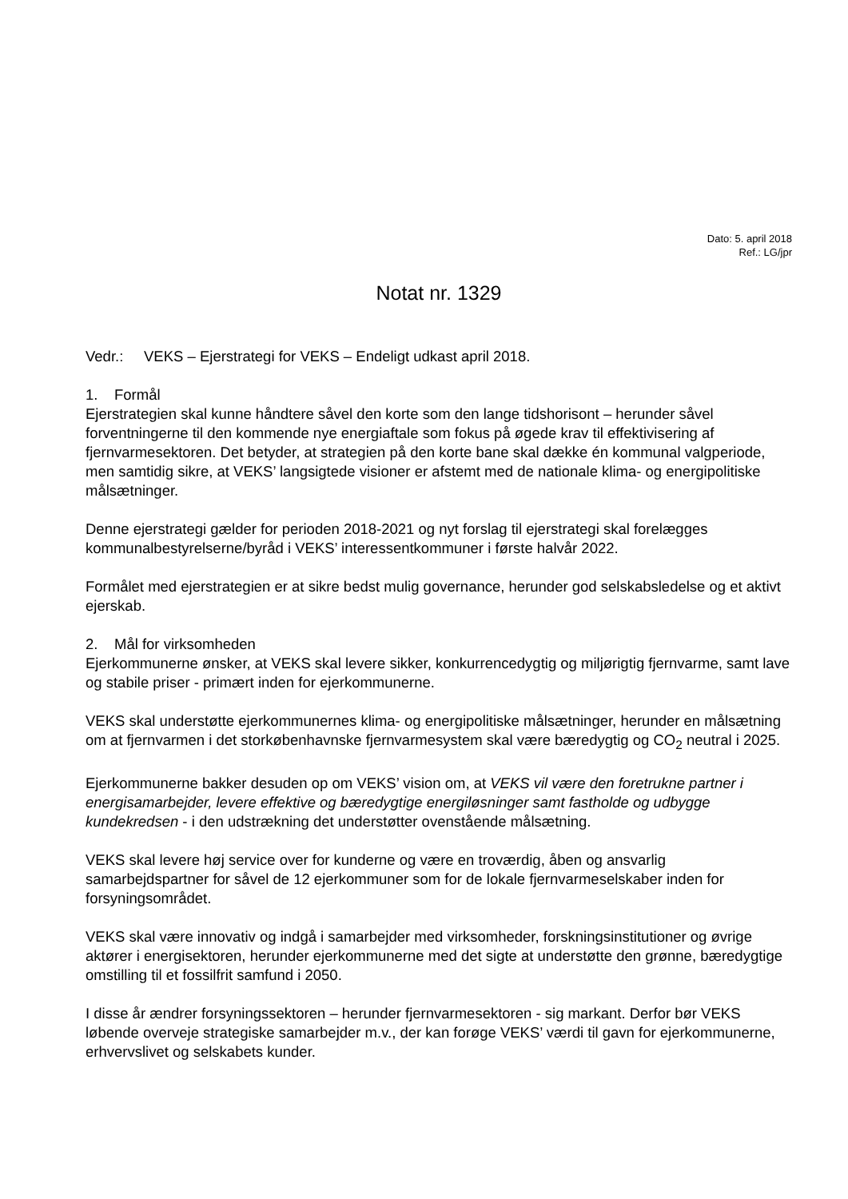Dato: 5. april 2018
Ref.: LG/jpr
Notat nr. 1329
Vedr.: VEKS – Ejerstrategi for VEKS – Endeligt udkast april 2018.
1. Formål
Ejerstrategien skal kunne håndtere såvel den korte som den lange tidshorisont – herunder såvel forventningerne til den kommende nye energiaftale som fokus på øgede krav til effektivisering af fjernvarmesektoren. Det betyder, at strategien på den korte bane skal dække én kommunal valgperiode, men samtidig sikre, at VEKS’ langsigtede visioner er afstemt med de nationale klima- og energipolitiske målsætninger.
Denne ejerstrategi gælder for perioden 2018-2021 og nyt forslag til ejerstrategi skal forelægges kommunalbestyrelserne/byråd i VEKS’ interessentkommuner i første halvår 2022.
Formålet med ejerstrategien er at sikre bedst mulig governance, herunder god selskabsledelse og et aktivt ejerskab.
2. Mål for virksomheden
Ejerkommunerne ønsker, at VEKS skal levere sikker, konkurrencedygtig og miljørigtig fjernvarme, samt lave og stabile priser - primært inden for ejerkommunerne.
VEKS skal understøtte ejerkommunernes klima- og energipolitiske målsætninger, herunder en målsætning om at fjernvarmen i det storkøbenhavnske fjernvarmesystem skal være bæredygtig og CO<sub>2</sub> neutral i 2025.
Ejerkommunerne bakker desuden op om VEKS’ vision om, at VEKS vil være den foretrukne partner i energisamarbejder, levere effektive og bæredygtige energiløsninger samt fastholde og udbygge kundekredsen - i den udstrækning det understøtter ovenstående målsætning.
VEKS skal levere høj service over for kunderne og være en troværdig, åben og ansvarlig samarbejdspartner for såvel de 12 ejerkommuner som for de lokale fjernvarmeselskaber inden for forsyningsområdet.
VEKS skal være innovativ og indgå i samarbejder med virksomheder, forskningsinstitutioner og øvrige aktører i energisektoren, herunder ejerkommunerne med det sigte at understøtte den grønne, bæredygtige omstilling til et fossilfrit samfund i 2050.
I disse år ændrer forsyningssektoren – herunder fjernvarmesektoren - sig markant. Derfor bør VEKS løbende overveje strategiske samarbejder m.v., der kan forøge VEKS’ værdi til gavn for ejerkommunerne, erhvervslivet og selskabets kunder.